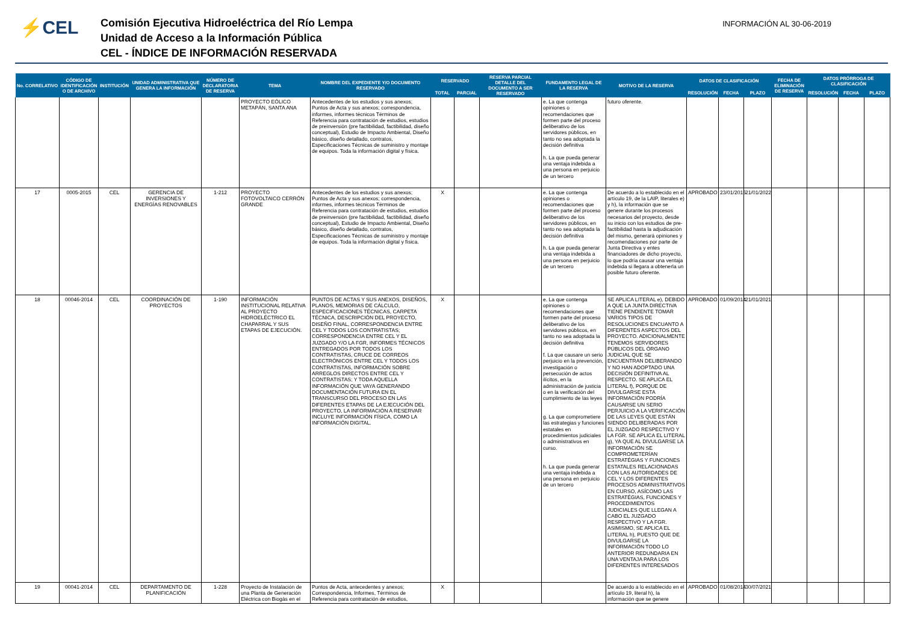⚡CEL
Comisión Ejecutiva Hidroeléctrica del Río Lempa
Unidad de Acceso a la Información Pública
CEL - ÍNDICE DE INFORMACIÓN RESERVADA
INFORMACIÓN AL 30-06-2019
| No. CORRELATIVO | CÓDIGO DE IDENTIFICACIÓN O DE ARCHIVO | INSTITUCIÓN | UNIDAD ADMINISTRATIVA QUE GENERA LA INFORMACIÓN | NÚMERO DE DECLARATORIA DE RESERVA | TEMA | NOMBRE DEL EXPEDIENTE Y/O DOCUMENTO RESERVADO | RESERVADO | | RESERVA PARCIAL DETALLE DEL DOCUMENTO A SER RESERVADO | FUNDAMENTO LEGAL DE LA RESERVA | MOTIVO DE LA RESERVA | DATOS DE CLASIFICACIÓN | | | FECHA DE ELIMINACIÓN DE RESERVA | DATOS PRÓRROGA DE CLASIFICACIÓN | | |
| --- | --- | --- | --- | --- | --- | --- | --- | --- | --- | --- | --- | --- | --- | --- | --- | --- | --- | --- |
| | | | | | | | TOTAL | PARCIAL | | | | RESOLUCIÓN | FECHA | PLAZO | | RESOLUCIÓN | FECHA | PLAZO |
| | | | | | PROYECTO EÓLICO METAPÁN, SANTA ANA | Antecedentes de los estudios y sus anexos; Puntos de Acta y sus anexos; correspondencia, informes, informes técnicos Términos de Referencia para contratación de estudios, estudios de preinversión (pre factibilidad, factibilidad, diseño conceptual), Estudio de Impacto Ambiental, Diseño básico, diseño detallado, contratos, Especificaciones Técnicas de suministro y montaje de equipos. Toda la información digital y física. | | | | e. La que contenga opiniones o recomendaciones que formen parte del proceso deliberativo de los servidores públicos, en tanto no sea adoptada la decisión definitiva h. La que pueda generar una ventaja indebida a una persona en perjuicio de un tercero | futuro oferente. | | | | | | | |
| 17 | 0005-2015 | CEL | GERENCIA DE INVERSIONES Y ENERGÍAS RENOVABLES | 1-212 | PROYECTO FOTOVOLTAICO CERRÓN GRANDE | Antecedentes de los estudios y sus anexos; Puntos de Acta y sus anexos; correspondencia, informes, informes técnicos Términos de Referencia para contratación de estudios, estudios de preinversión (pre factibilidad, factibilidad, diseño conceptual), Estudio de Impacto Ambiental, Diseño básico, diseño detallado, contratos, Especificaciones Técnicas de suministro y montaje de equipos. Toda la información digital y física. | X | | | e. La que contenga opiniones o recomendaciones que formen parte del proceso deliberativo de los servidores públicos, en tanto no sea adoptada la decisión definitiva h. La que pueda generar una ventaja indebida a una persona en perjuicio de un tercero | De acuerdo a lo establecido en el artículo 19, de la LAIP, literales e) y h), la información que se genere durante los procesos necesarios del proyecto, desde su inicio con los estudios de pre-factibilidad hasta la adjudicación del mismo, generará opiniones y recomendaciones por parte de Junta Directiva y entes financiadores de dicho proyecto, lo que podría causar una ventaja indebida si llegara a obtenerla un posible futuro oferente. | APROBADO | 23/01/2015 | 21/01/2022 | | | | |
| 18 | 00046-2014 | CEL | COORDINACIÓN DE PROYECTOS | 1-190 | INFORMACIÓN INSTITUCIONAL RELATIVA AL PROYECTO HIDROELÉCTRICO EL CHAPARRAL Y SUS ETAPAS DE EJECUCIÓN. | PUNTOS DE ACTAS Y SUS ANEXOS, DISEÑOS, PLANOS, MEMORIAS DE CÁLCULO, ESPECIFICACIONES TÉCNICAS, CARPETA TÉCNICA, DESCRIPCIÓN DEL PROYECTO, DISEÑO FINAL, CORRESPONDENCIA ENTRE CEL Y TODOS LOS CONTRATISTAS; CORRESPONDENCIA ENTRE CEL Y EL JUZGADO Y/O LA FGR, INFORMES TÉCNICOS ENTREGADOS POR TODOS LOS CONTRATISTAS, CRUCE DE CORREOS ELECTRÓNICOS ENTRE CEL Y TODOS LOS CONTRATISTAS, INFORMACIÓN SOBRE ARREGLOS DIRECTOS ENTRE CEL Y CONTRATISTAS; Y TODA AQUELLA INFORMACIÓN QUE VAYA GENERANDO DOCUMENTACIÓN FUTURA EN EL TRANSCURSO DEL PROCESO EN LAS DIFERENTES ETAPAS DE LA EJECUCIÓN DEL PROYECTO, LA INFORMACIÓN A RESERVAR INCLUYE INFORMACIÓN FÍSICA, COMO LA INFORMACIÓN DIGITAL. | X | | | e. La que contenga opiniones o recomendaciones que formen parte del proceso deliberativo de los servidores públicos, en tanto no sea adoptada la decisión definitiva f. La que causare un serio perjuicio en la prevención, investigación o persecución de actos ilícitos, en la administración de justicia o en la verificación del cumplimiento de las leyes g. La que comprometiere las estrategias y funciones estatales en procedimientos judiciales o administrativos en curso. h. La que pueda generar una ventaja indebida a una persona en perjuicio de un tercero | SE APLICA LITERAL e), DEBIDO A QUE LA JUNTA DIRECTIVA TIENE PENDIENTE TOMAR VARIOS TIPOS DE RESOLUCIONES ENCUANTO A DIFERENTES ASPECTOS DEL PROYECTO. ADICIONALMENTE TENEMOS SERVIDORES PÚBLICOS DEL ÓRGANO JUDICIAL QUE SE ENCUENTRAN DELIBERANDO Y NO HAN ADOPTADO UNA DECISIÓN DEFINITIVA AL RESPECTO. SE APLICA EL LITERAL f), PORQUE DE DIVULGARSE ESTA INFORMACIÓN PODRÍA CAUSARSE UN SERIO PERJUICIO A LA VERIFICACIÓN DE LAS LEYES QUE ESTÁN SIENDO DELIBERADAS POR EL JUZGADO RESPECTIVO Y LA FGR. SE APLICA EL LITERAL g), YA QUE AL DIVULGARSE LA INFORMACIÓN SE COMPROMETERÍAN ESTRATÉGIAS Y FUNCIONES ESTATALES RELACIONADAS CON LAS AUTORIDADES DE CEL Y LOS DIFERENTES PROCESOS ADMINISTRATIVOS EN CURSO, ASÍCOMO LAS ESTRATÉGIAS, FUNCIONES Y PROCEDIMIENTOS JUDICIALES QUE LLEGAN A CABO EL JUZGADO RESPECTIVO Y LA FGR. ASIMISMO, SE APLICA EL LITERAL h), PUESTO QUE DE DIVULGARSE LA INFORMACIÓN TODO LO ANTERIOR REDUNDARIA EN UNA VENTAJA PARA LOS DIFERENTES INTERESADOS | APROBADO | 01/09/2014 | 21/01/2021 | | | | |
| 19 | 00041-2014 | CEL | DEPARTAMENTO DE PLANIFICACIÓN | 1-228 | Proyecto de Instalación de una Planta de Generación Eléctrica con Biogás en el | Puntos de Acta, antecedentes y anexos; Correspondencia, Informes, Términos de Referencia para contratación de estudios, | X | | | | De acuerdo a lo establecido en el artículo 19, literal h), la información que se genere | APROBADO | 01/08/2014 | 30/07/2021 | | | | |